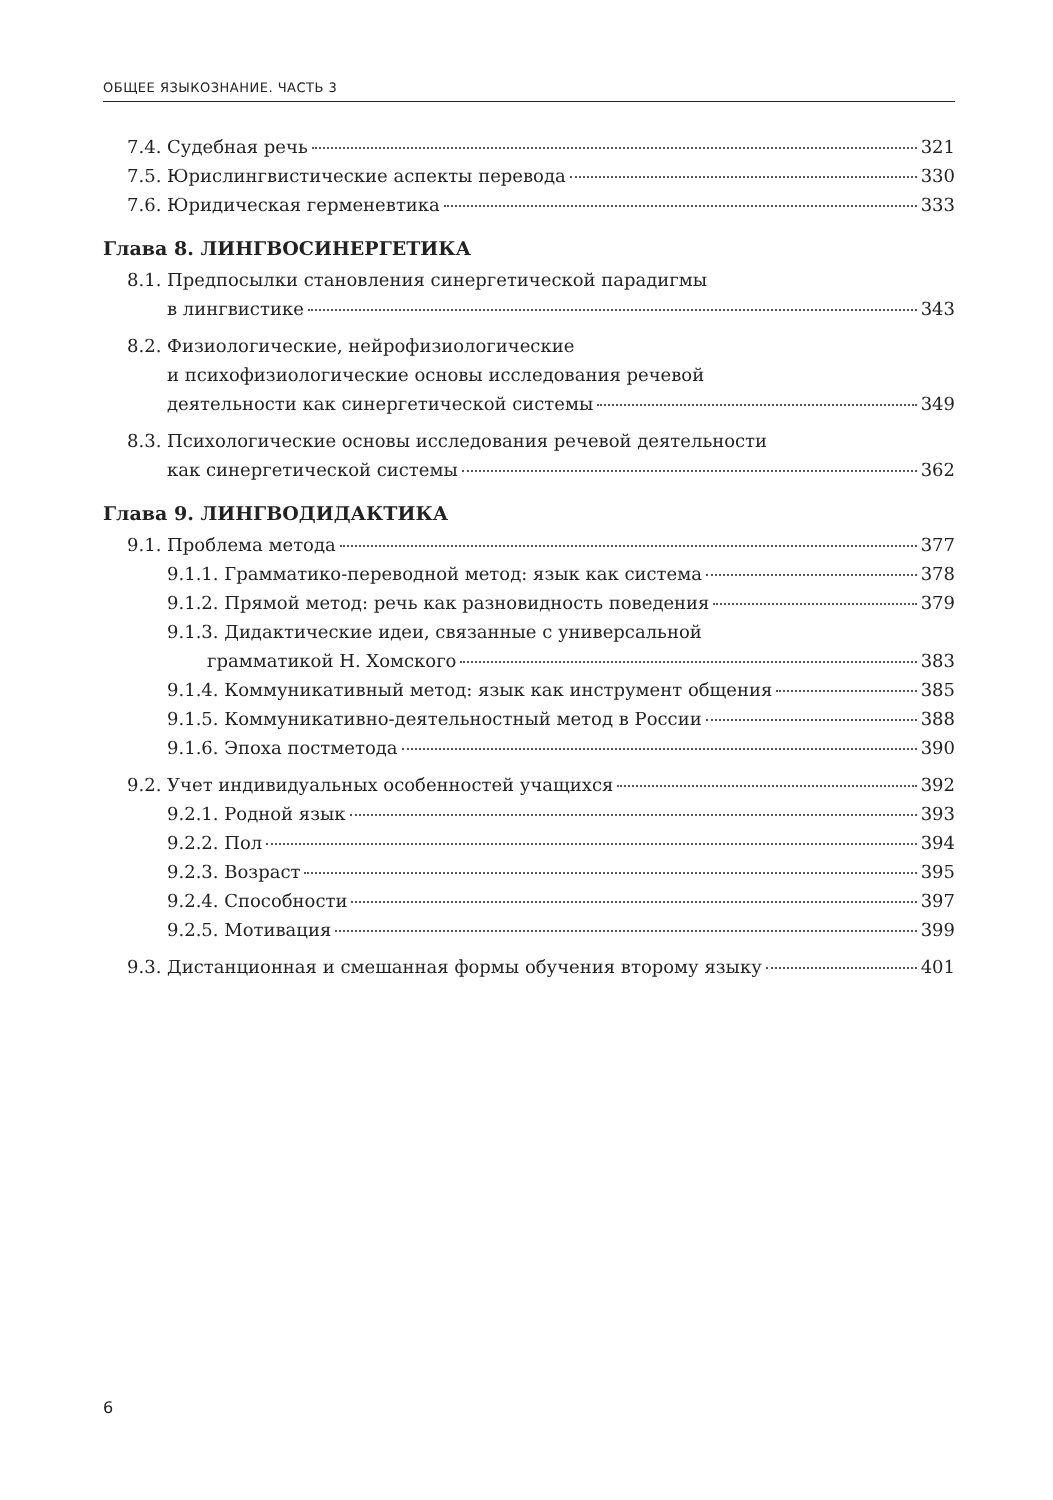ОБЩЕЕ ЯЗЫКОЗНАНИЕ. ЧАСТЬ 3
7.4. Судебная речь 321
7.5. Юрислингвистические аспекты перевода 330
7.6. Юридическая герменевтика 333
Глава 8. ЛИНГВОСИНЕРГЕТИКА
8.1. Предпосылки становления синергетической парадигмы
в лингвистике 343
8.2. Физиологические, нейрофизиологические
и психофизиологические основы исследования речевой
деятельности как синергетической системы 349
8.3. Психологические основы исследования речевой деятельности
как синергетической системы 362
Глава 9. ЛИНГВОДИДАКТИКА
9.1. Проблема метода 377
9.1.1. Грамматико-переводной метод: язык как система 378
9.1.2. Прямой метод: речь как разновидность поведения 379
9.1.3. Дидактические идеи, связанные с универсальной
грамматикой Н. Хомского 383
9.1.4. Коммуникативный метод: язык как инструмент общения 385
9.1.5. Коммуникативно-деятельностный метод в России 388
9.1.6. Эпоха постметода 390
9.2. Учет индивидуальных особенностей учащихся 392
9.2.1. Родной язык 393
9.2.2. Пол 394
9.2.3. Возраст 395
9.2.4. Способности 397
9.2.5. Мотивация 399
9.3. Дистанционная и смешанная формы обучения второму языку 401
6